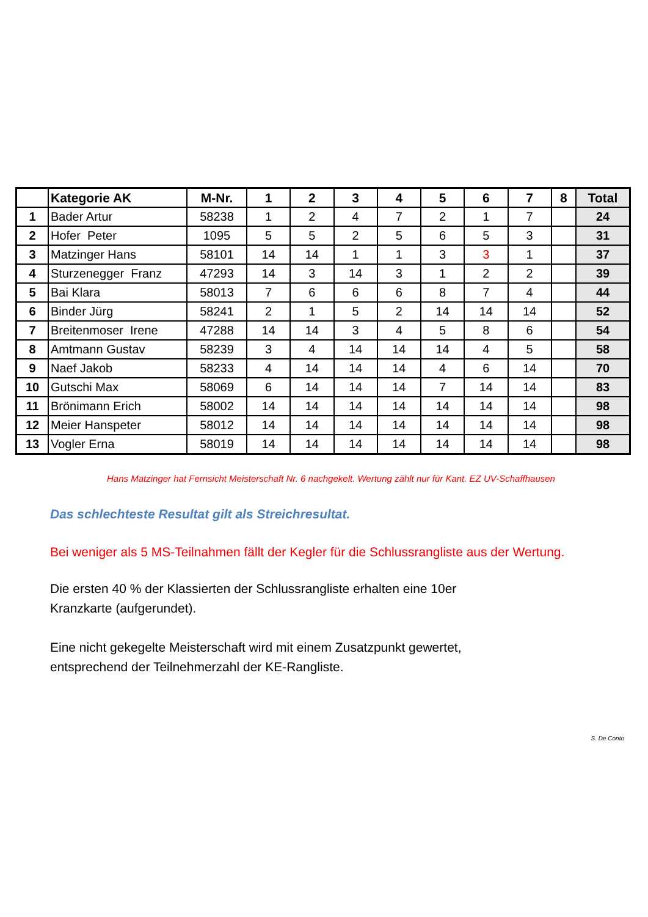| | Kategorie AK | M-Nr. | 1 | 2 | 3 | 4 | 5 | 6 | 7 | 8 | Total |
| --- | --- | --- | --- | --- | --- | --- | --- | --- | --- | --- | --- |
| 1 | Bader Artur | 58238 | 1 | 2 | 4 | 7 | 2 | 1 | 7 | | 24 |
| 2 | Hofer Peter | 1095 | 5 | 5 | 2 | 5 | 6 | 5 | 3 | | 31 |
| 3 | Matzinger Hans | 58101 | 14 | 14 | 1 | 1 | 3 | 3 | 1 | | 37 |
| 4 | Sturzenegger Franz | 47293 | 14 | 3 | 14 | 3 | 1 | 2 | 2 | | 39 |
| 5 | Bai Klara | 58013 | 7 | 6 | 6 | 6 | 8 | 7 | 4 | | 44 |
| 6 | Binder Jürg | 58241 | 2 | 1 | 5 | 2 | 14 | 14 | 14 | | 52 |
| 7 | Breitenmoser Irene | 47288 | 14 | 14 | 3 | 4 | 5 | 8 | 6 | | 54 |
| 8 | Amtmann Gustav | 58239 | 3 | 4 | 14 | 14 | 14 | 4 | 5 | | 58 |
| 9 | Naef Jakob | 58233 | 4 | 14 | 14 | 14 | 4 | 6 | 14 | | 70 |
| 10 | Gutschi Max | 58069 | 6 | 14 | 14 | 14 | 7 | 14 | 14 | | 83 |
| 11 | Brönimann Erich | 58002 | 14 | 14 | 14 | 14 | 14 | 14 | 14 | | 98 |
| 12 | Meier Hanspeter | 58012 | 14 | 14 | 14 | 14 | 14 | 14 | 14 | | 98 |
| 13 | Vogler Erna | 58019 | 14 | 14 | 14 | 14 | 14 | 14 | 14 | | 98 |
Hans Matzinger hat Fernsicht Meisterschaft Nr. 6 nachgekelt. Wertung zählt nur für Kant. EZ UV-Schaffhausen
Das schlechteste Resultat gilt als Streichresultat.
Bei weniger als 5 MS-Teilnahmen fällt der Kegler für die Schlussrangliste aus der Wertung.
Die ersten 40 % der Klassierten der Schlussrangliste erhalten eine 10er
Kranzkarte (aufgerundet).
Eine nicht gekegelte Meisterschaft wird mit einem Zusatzpunkt gewertet,
entsprechend der Teilnehmerzahl der KE-Rangliste.
S. De Conto